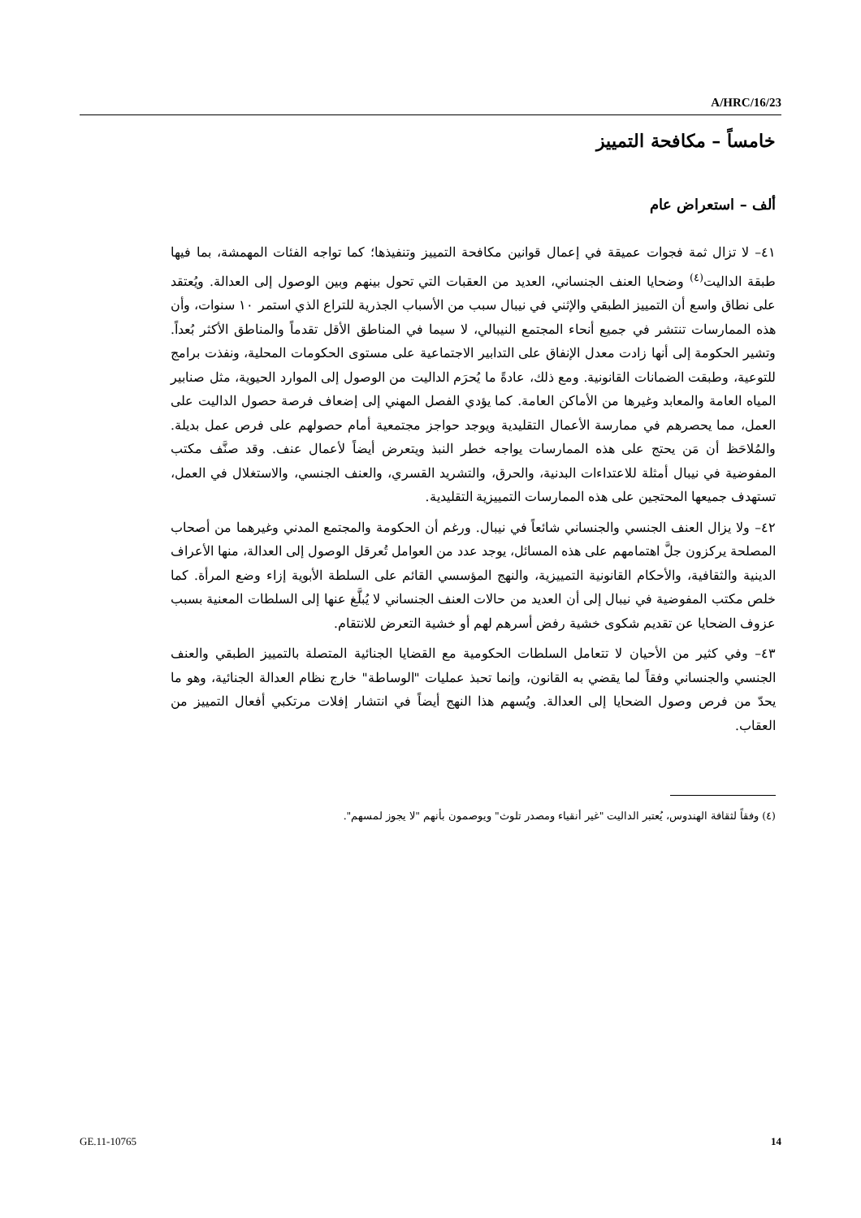A/HRC/16/23
خامساً – مكافحة التمييز
ألف – استعراض عام
٤١– لا تزال ثمة فجوات عميقة في إعمال قوانين مكافحة التمييز وتنفيذها؛ كما تواجه الفئات المهمشة، بما فيها طبقة الداليت<sup>(٤)</sup> وضحايا العنف الجنساني، العديد من العقبات التي تحول بينهم وبين الوصول إلى العدالة. ويُعتقد على نطاق واسع أن التمييز الطبقي والإثني في نيبال سبب من الأسباب الجذرية للتراع الذي استمر ١٠ سنوات، وأن هذه الممارسات تنتشر في جميع أنحاء المجتمع النيبالي، لا سيما في المناطق الأقل تقدماً والمناطق الأكثر بُعداً. وتشير الحكومة إلى أنها زادت معدل الإنفاق على التدابير الاجتماعية على مستوى الحكومات المحلية، ونفذت برامج للتوعية، وطبقت الضمانات القانونية. ومع ذلك، عادةً ما يُحرَم الداليت من الوصول إلى الموارد الحيوية، مثل صنابير المياه العامة والمعابد وغيرها من الأماكن العامة. كما يؤدي الفصل المهني إلى إضعاف فرصة حصول الداليت على العمل، مما يحصرهم في ممارسة الأعمال التقليدية ويوجد حواجز مجتمعية أمام حصولهم على فرص عمل بديلة. والمُلاحَظ أن مَن يحتج على هذه الممارسات يواجه خطر النبذ ويتعرض أيضاً لأعمال عنف. وقد صنَّف مكتب المفوضية في نيبال أمثلة للاعتداءات البدنية، والحرق، والتشريد القسري، والعنف الجنسي، والاستغلال في العمل، تستهدف جميعها المحتجين على هذه الممارسات التمييزية التقليدية.
٤٢– ولا يزال العنف الجنسي والجنساني شائعاً في نيبال. ورغم أن الحكومة والمجتمع المدني وغيرهما من أصحاب المصلحة يركزون جلَّ اهتمامهم على هذه المسائل، يوجد عدد من العوامل تُعرقل الوصول إلى العدالة، منها الأعراف الدينية والثقافية، والأحكام القانونية التمييزية، والنهج المؤسسي القائم على السلطة الأبوية إزاء وضع المرأة. كما خلص مكتب المفوضية في نيبال إلى أن العديد من حالات العنف الجنساني لا يُبلَّغ عنها إلى السلطات المعنية بسبب عزوف الضحايا عن تقديم شكوى خشية رفض أسرهم لهم أو خشية التعرض للانتقام.
٤٣– وفي كثير من الأحيان لا تتعامل السلطات الحكومية مع القضايا الجنائية المتصلة بالتمييز الطبقي والعنف الجنسي والجنساني وفقاً لما يقضي به القانون، وإنما تحبذ عمليات "الوساطة" خارج نظام العدالة الجنائية، وهو ما يحدّ من فرص وصول الضحايا إلى العدالة. ويُسهم هذا النهج أيضاً في انتشار إفلات مرتكبي أفعال التمييز من العقاب.
(٤) وفقاً لثقافة الهندوس، يُعتبر الداليت "غير أنقياء ومصدر تلوث" ويوصمون بأنهم "لا يجوز لمسهم".
GE.11-10765 14